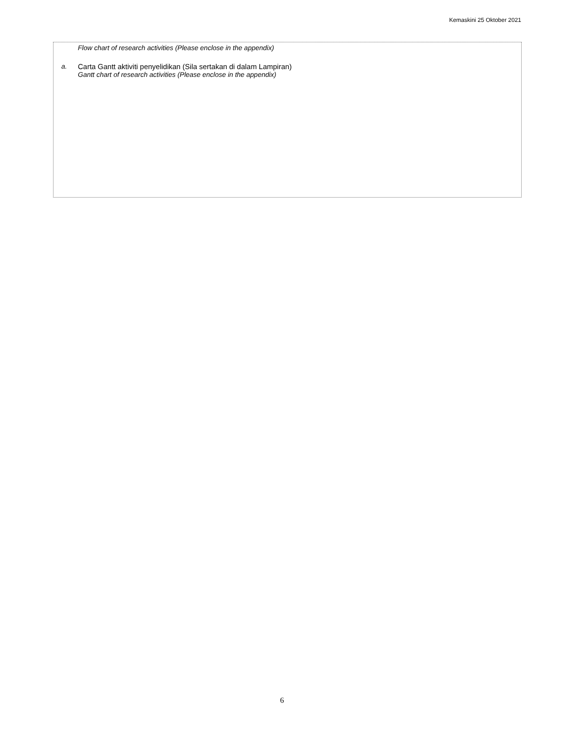Kemaskini 25 Oktober 2021
Flow chart of research activities (Please enclose in the appendix)
a.
Carta Gantt aktiviti penyelidikan (Sila sertakan di dalam Lampiran)
Gantt chart of research activities (Please enclose in the appendix)
6